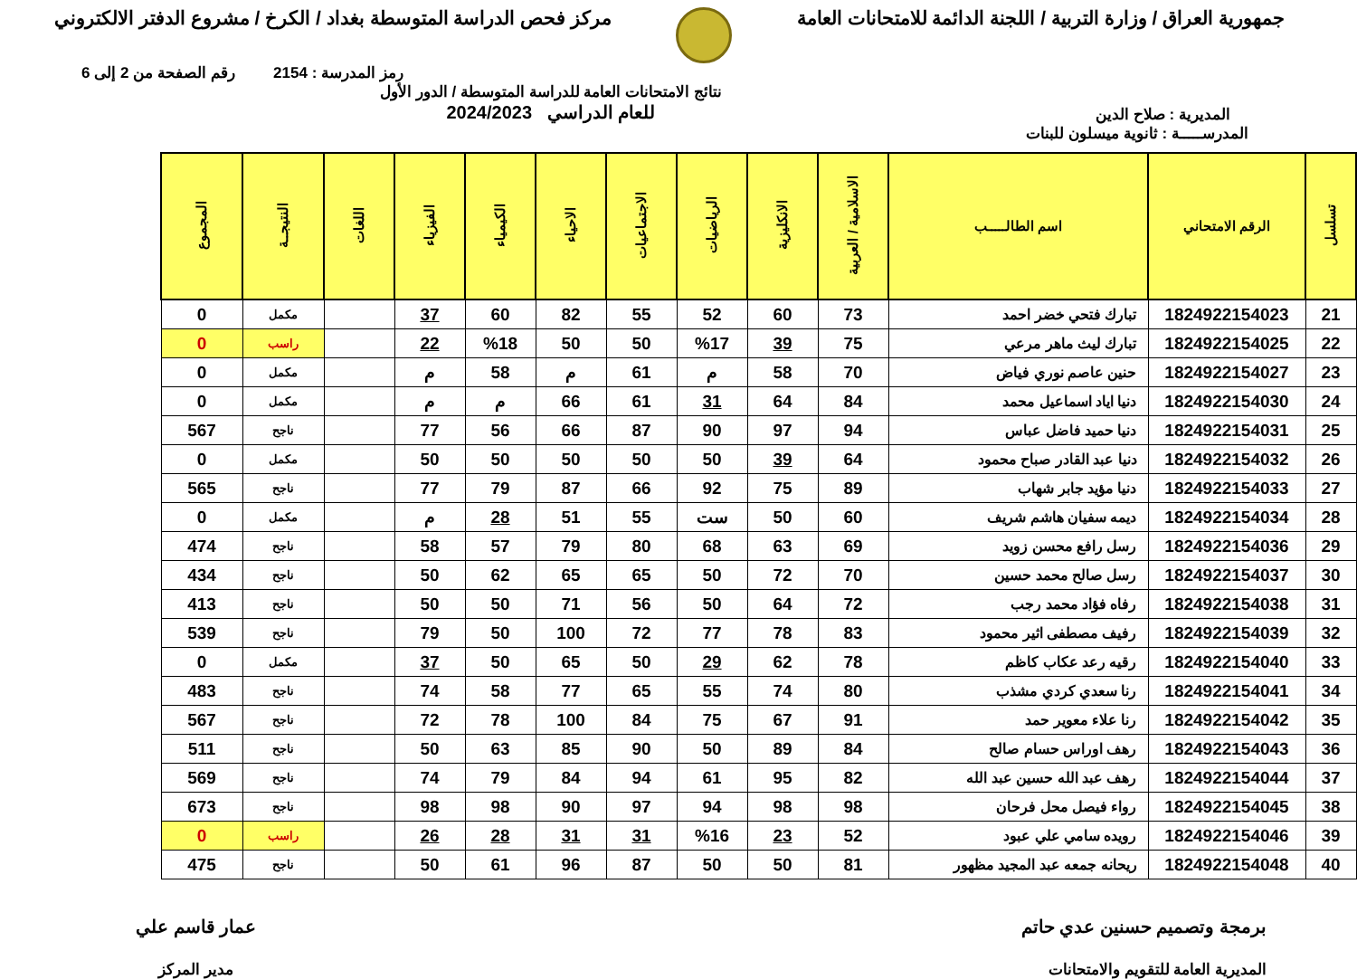جمهورية العراق / وزارة التربية / اللجنة الدائمة للامتحانات العامة
مركز فحص الدراسة المتوسطة بغداد / الكرخ / مشروع الدفتر الالكتروني
رمز المدرسة : 2154 رقم الصفحة من 2 إلى 6
المديرية : صلاح الدين
نتائج الامتحانات العامة للدراسة المتوسطة / الدور الأول
للعام الدراسي 2024/2023
المدرســـــة : ثانوية ميسلون للبنات
| تسلسل | الرقم الامتحاني | اسم الطالـــــب | الاسلامية / العربية | الانكليزية | الرياضيات | الاجتماعيات | الاحياء | الكيمياء | الفيزياء | اللغات | النتيجــة | المجموع |
| --- | --- | --- | --- | --- | --- | --- | --- | --- | --- | --- | --- | --- |
| 21 | 1824922154023 | تبارك فتحي خضر احمد | 73 | 60 | 52 | 55 | 82 | 60 | 37 | | مكمل | 0 |
| 22 | 1824922154025 | تبارك ليث ماهر مرعي | 75 | 39 | %17 | 50 | 50 | %18 | 22 | | راسب | 0 |
| 23 | 1824922154027 | حنين عاصم نوري فياض | 70 | 58 | م | 61 | م | 58 | م | | مكمل | 0 |
| 24 | 1824922154030 | دنيا اياد اسماعيل محمد | 84 | 64 | 31 | 61 | 66 | م | م | | مكمل | 0 |
| 25 | 1824922154031 | دنيا حميد فاضل عباس | 94 | 97 | 90 | 87 | 66 | 56 | 77 | | ناجح | 567 |
| 26 | 1824922154032 | دنيا عبد القادر صباح محمود | 64 | 39 | 50 | 50 | 50 | 50 | 50 | | مكمل | 0 |
| 27 | 1824922154033 | دنيا مؤيد جابر شهاب | 89 | 75 | 92 | 66 | 87 | 79 | 77 | | ناجح | 565 |
| 28 | 1824922154034 | ديمه سفيان هاشم شريف | 60 | 50 | ست | 55 | 51 | 28 | م | | مكمل | 0 |
| 29 | 1824922154036 | رسل رافع محسن زويد | 69 | 63 | 68 | 80 | 79 | 57 | 58 | | ناجح | 474 |
| 30 | 1824922154037 | رسل صالح محمد حسين | 70 | 72 | 50 | 65 | 65 | 62 | 50 | | ناجح | 434 |
| 31 | 1824922154038 | رفاه فؤاد محمد رجب | 72 | 64 | 50 | 56 | 71 | 50 | 50 | | ناجح | 413 |
| 32 | 1824922154039 | رفيف مصطفى اثير محمود | 83 | 78 | 77 | 72 | 100 | 50 | 79 | | ناجح | 539 |
| 33 | 1824922154040 | رقيه رعد عكاب كاظم | 78 | 62 | 29 | 50 | 65 | 50 | 37 | | مكمل | 0 |
| 34 | 1824922154041 | رنا سعدي كردي مشذب | 80 | 74 | 55 | 65 | 77 | 58 | 74 | | ناجح | 483 |
| 35 | 1824922154042 | رنا علاء معوير حمد | 91 | 67 | 75 | 84 | 100 | 78 | 72 | | ناجح | 567 |
| 36 | 1824922154043 | رهف اوراس حسام صالح | 84 | 89 | 50 | 90 | 85 | 63 | 50 | | ناجح | 511 |
| 37 | 1824922154044 | رهف عبد الله حسين عبد الله | 82 | 95 | 61 | 94 | 84 | 79 | 74 | | ناجح | 569 |
| 38 | 1824922154045 | رواء فيصل محل فرحان | 98 | 98 | 94 | 97 | 90 | 98 | 98 | | ناجح | 673 |
| 39 | 1824922154046 | رويده سامي علي عبود | 52 | 23 | %16 | 31 | 31 | 28 | 26 | | راسب | 0 |
| 40 | 1824922154048 | ريحانه جمعه عبد المجيد مظهور | 81 | 50 | 50 | 87 | 96 | 61 | 50 | | ناجح | 475 |
برمجة وتصميم حسنين عدي حاتم
المديرية العامة للتقويم والامتحانات
عمار قاسم علي
مدير المركز